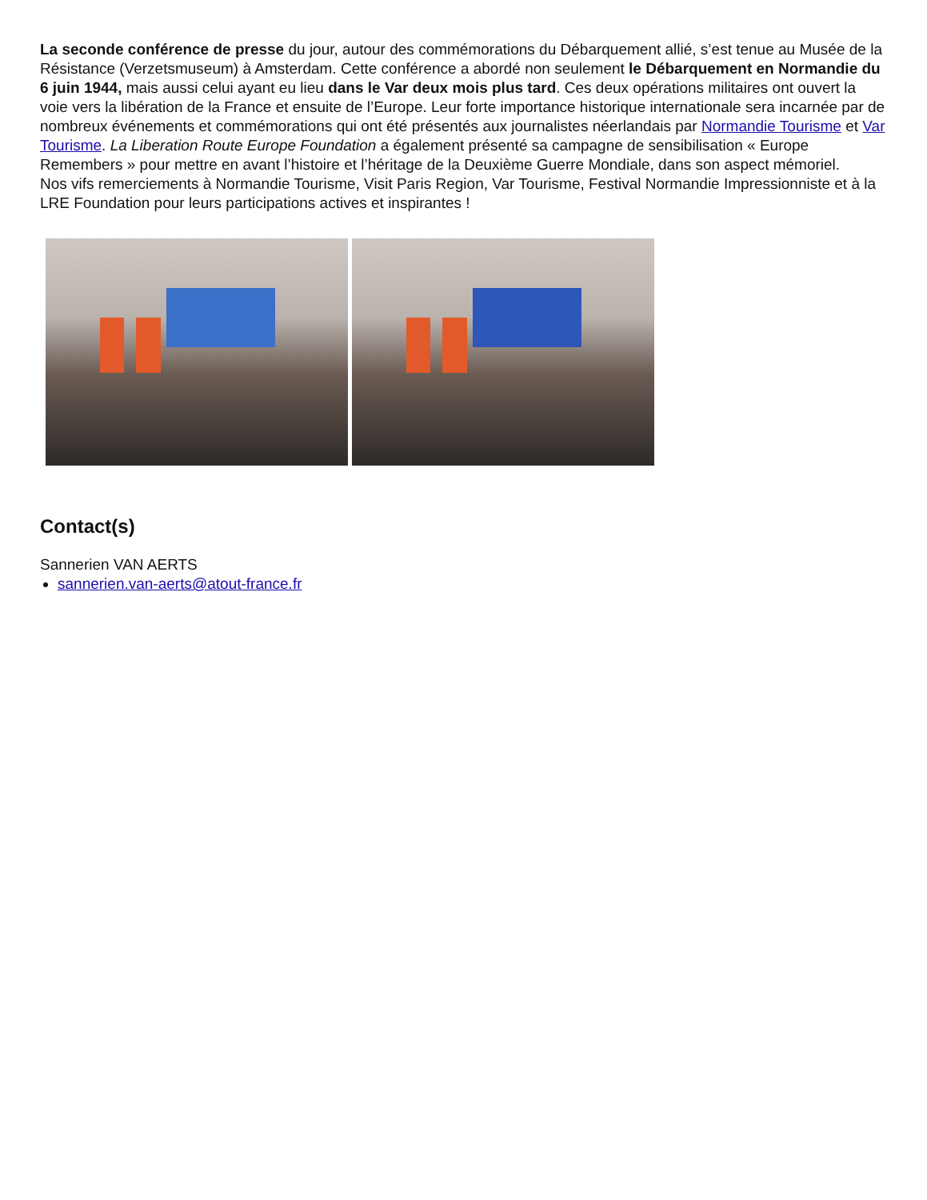La seconde conférence de presse du jour, autour des commémorations du Débarquement allié, s’est tenue au Musée de la Résistance (Verzetsmuseum) à Amsterdam. Cette conférence a abordé non seulement le Débarquement en Normandie du 6 juin 1944, mais aussi celui ayant eu lieu dans le Var deux mois plus tard. Ces deux opérations militaires ont ouvert la voie vers la libération de la France et ensuite de l’Europe. Leur forte importance historique internationale sera incarnée par de nombreux événements et commémorations qui ont été présentés aux journalistes néerlandais par Normandie Tourisme et Var Tourisme. La Liberation Route Europe Foundation a également présenté sa campagne de sensibilisation « Europe Remembers » pour mettre en avant l’histoire et l’héritage de la Deuxième Guerre Mondiale, dans son aspect mémoriel.
Nos vifs remerciements à Normandie Tourisme, Visit Paris Region, Var Tourisme, Festival Normandie Impressionniste et à la LRE Foundation pour leurs participations actives et inspirantes !
Contact(s)
Sannerien VAN AERTS
sannerien.van-aerts@atout-france.fr